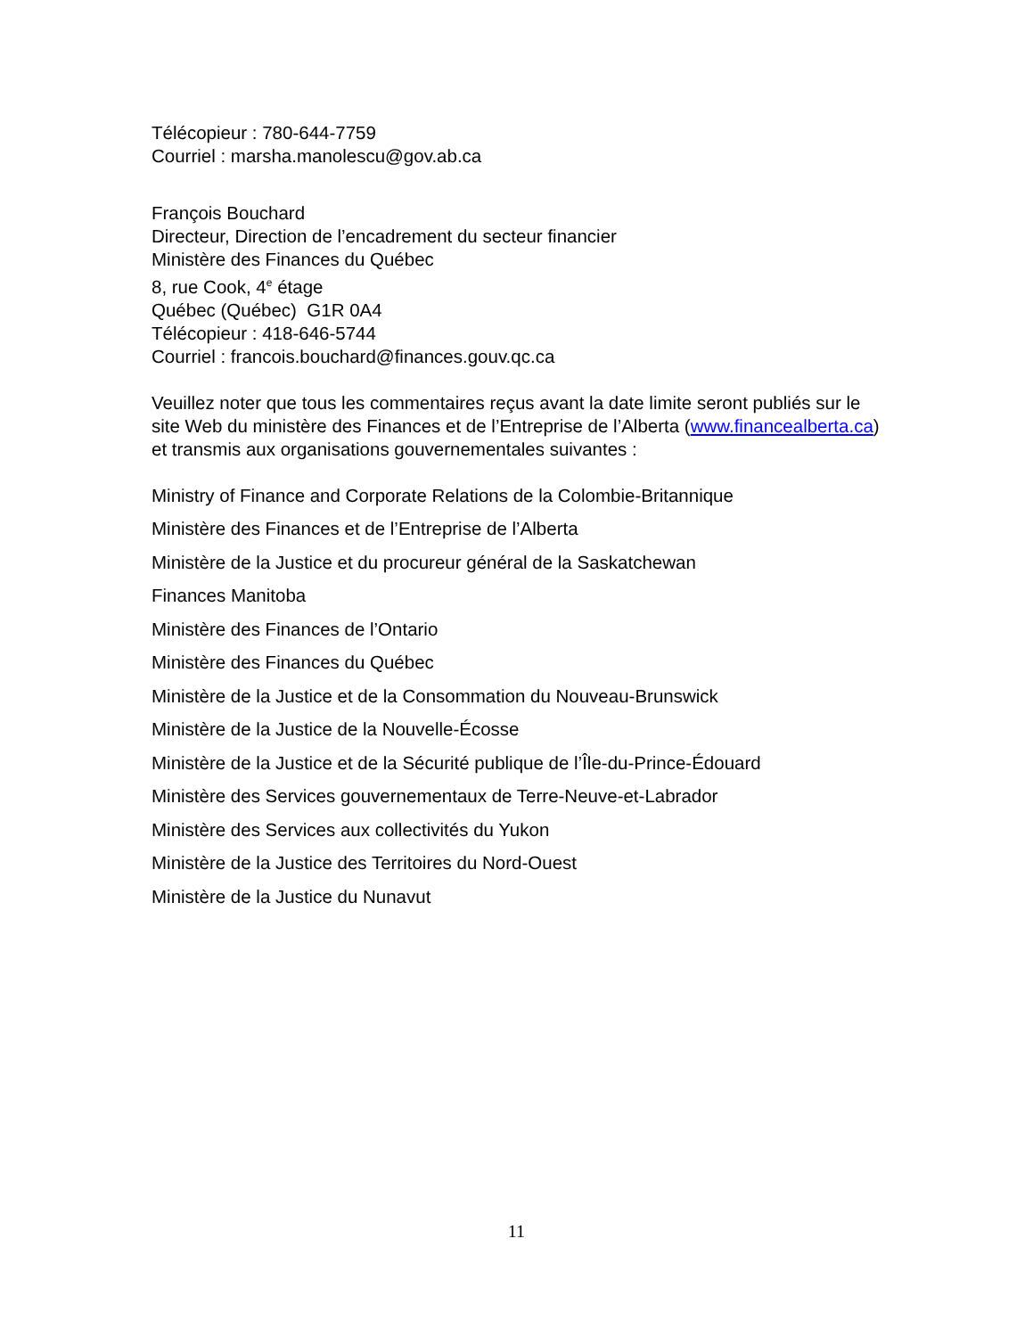Télécopieur : 780-644-7759
Courriel : marsha.manolescu@gov.ab.ca
François Bouchard
Directeur, Direction de l’encadrement du secteur financier
Ministère des Finances du Québec
8, rue Cook, 4<sup>e</sup> étage
Québec (Québec) G1R 0A4
Télécopieur : 418-646-5744
Courriel : francois.bouchard@finances.gouv.qc.ca
Veuillez noter que tous les commentaires reçus avant la date limite seront publiés sur le site Web du ministère des Finances et de l’Entreprise de l’Alberta (www.financealberta.ca) et transmis aux organisations gouvernementales suivantes :
Ministry of Finance and Corporate Relations de la Colombie-Britannique
Ministère des Finances et de l’Entreprise de l’Alberta
Ministère de la Justice et du procureur général de la Saskatchewan
Finances Manitoba
Ministère des Finances de l’Ontario
Ministère des Finances du Québec
Ministère de la Justice et de la Consommation du Nouveau-Brunswick
Ministère de la Justice de la Nouvelle-Écosse
Ministère de la Justice et de la Sécurité publique de l’Île-du-Prince-Édouard
Ministère des Services gouvernementaux de Terre-Neuve-et-Labrador
Ministère des Services aux collectivités du Yukon
Ministère de la Justice des Territoires du Nord-Ouest
Ministère de la Justice du Nunavut
11